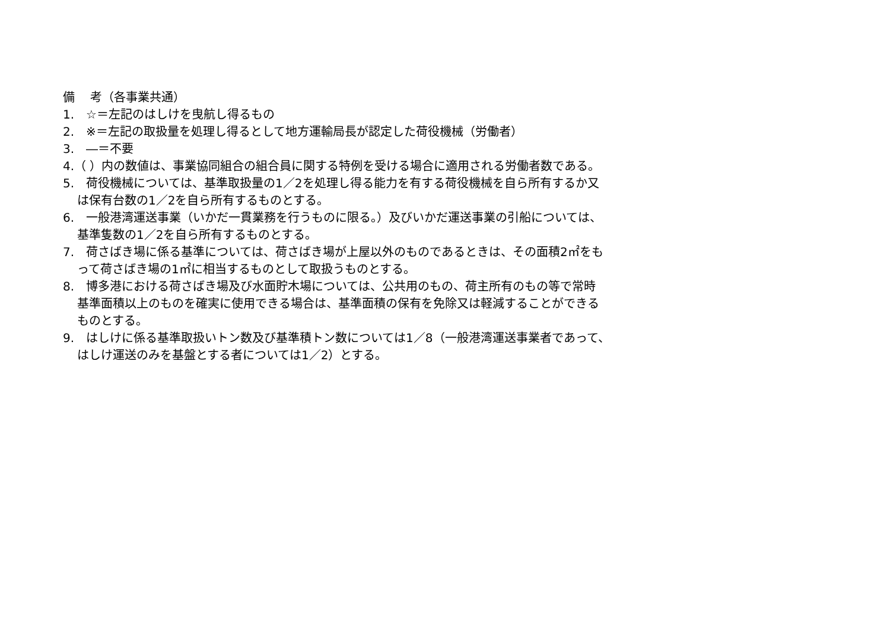備　 考（各事業共通）
1.　☆＝左記のはしけを曳航し得るもの
2.　※＝左記の取扱量を処理し得るとして地方運輸局長が認定した荷役機械（労働者）
3.　―＝不要
4.（ ）内の数値は、事業協同組合の組合員に関する特例を受ける場合に適用される労働者数である。
5.　荷役機械については、基準取扱量の1／2を処理し得る能力を有する荷役機械を自ら所有するか又
は保有台数の1／2を自ら所有するものとする。
6.　一般港湾運送事業（いかだ一貫業務を行うものに限る。）及びいかだ運送事業の引船については、
基準隻数の1／2を自ら所有するものとする。
7.　荷さばき場に係る基準については、荷さばき場が上屋以外のものであるときは、その面積2㎡をも
って荷さばき場の1㎡に相当するものとして取扱うものとする。
8.　博多港における荷さばき場及び水面貯木場については、公共用のもの、荷主所有のもの等で常時
基準面積以上のものを確実に使用できる場合は、基準面積の保有を免除又は軽減することができる
ものとする。
9.　はしけに係る基準取扱いトン数及び基準積トン数については1／8（一般港湾運送事業者であって、
はしけ運送のみを基盤とする者については1／2）とする。